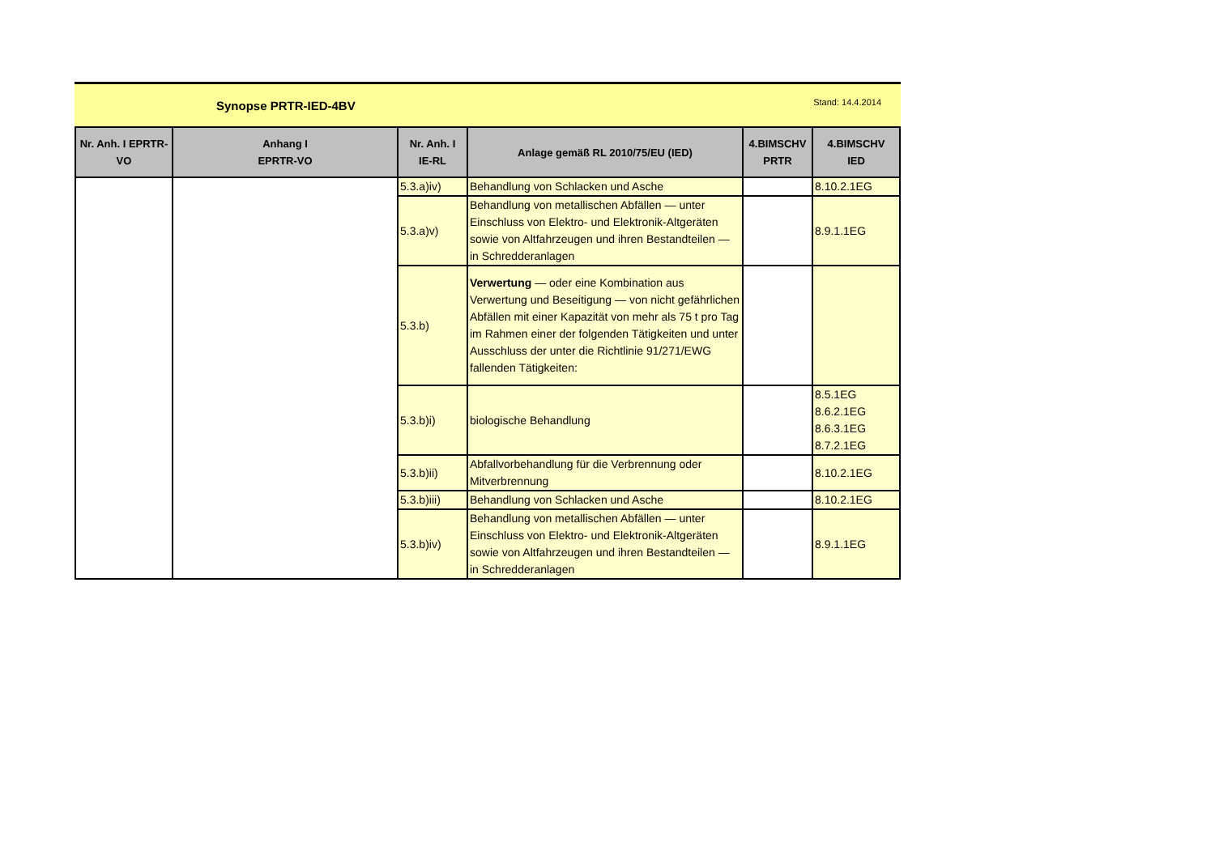Synopse PRTR-IED-4BV
Stand: 14.4.2014
| Nr. Anh. I EPRTR-VO | Anhang I EPRTR-VO | Nr. Anh. I IE-RL | Anlage gemäß RL 2010/75/EU (IED) | 4.BIMSCHV PRTR | 4.BIMSCHV IED |
| --- | --- | --- | --- | --- | --- |
| | | 5.3.a)iv) | Behandlung von Schlacken und Asche | | 8.10.2.1EG |
| | | 5.3.a)v) | Behandlung von metallischen Abfällen — unter Einschluss von Elektro- und Elektronik-Altgeräten sowie von Altfahrzeugen und ihren Bestandteilen — in Schredderanlagen | | 8.9.1.1EG |
| | | 5.3.b) | Verwertung — oder eine Kombination aus Verwertung und Beseitigung — von nicht gefährlichen Abfällen mit einer Kapazität von mehr als 75 t pro Tag im Rahmen einer der folgenden Tätigkeiten und unter Ausschluss der unter die Richtlinie 91/271/EWG fallenden Tätigkeiten: | | |
| | | 5.3.b)i) | biologische Behandlung | | 8.5.1EG 8.6.2.1EG 8.6.3.1EG 8.7.2.1EG |
| | | 5.3.b)ii) | Abfallvorbehandlung für die Verbrennung oder Mitverbrennung | | 8.10.2.1EG |
| | | 5.3.b)iii) | Behandlung von Schlacken und Asche | | 8.10.2.1EG |
| | | 5.3.b)iv) | Behandlung von metallischen Abfällen — unter Einschluss von Elektro- und Elektronik-Altgeräten sowie von Altfahrzeugen und ihren Bestandteilen — in Schredderanlagen | | 8.9.1.1EG |